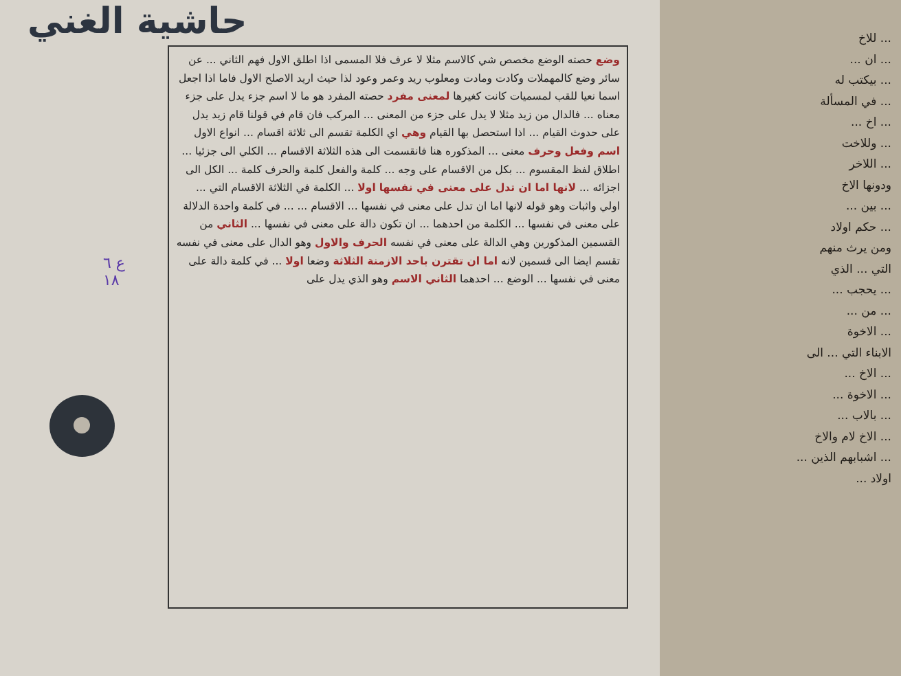حاشية الغني
ع ٦
١٨
وضع حصته الوضع مخصص شي كالاسم مثلا لا عرف فلا المسمى اذا اطلق الاول فهم الثاني ... عن سائر وضع كالمهملات وكادت ومادت ومعلوب ريد وعمر وعود لذا حيث اريد الاصلح الاول فاما اذا اجعل اسما نعيا للقب لمسميات كانت كغيرها لمعنى مفرد حصته المفرد هو ما لا اسم جزء يدل على جزء معناه ... فالدال من زيد مثلا لا يدل على جزء من المعنى ... المركب فان قام في قولنا قام زيد يدل على حدوث القيام ... اذا استحصل بها القيام وهي اي الكلمة تقسم الى ثلاثة اقسام ... انواع الاول اسم وفعل وحرف معنى ... المذكوره هنا فانقسمت الى هذه الثلاثة الاقسام ... الكلي الى جزئيا ... اطلاق لفظ المقسوم ... بكل من الاقسام على وجه ... كلمة والفعل كلمة والحرف كلمة ... الكل الى اجزائه ... لانها اما ان تدل على معنى في نفسها اولا ... الكلمة في الثلاثة الاقسام التي ... اولي واثبات وهو قوله لانها اما ان تدل على معنى في نفسها ... الاقسام ... ... في كلمة واحدة الدلالة على معنى في نفسها ... الكلمة من احدهما ... ان تكون دالة على معنى في نفسها ... الثاني من القسمين المذكورين وهي الدالة على معنى في نفسه الحرف والاول وهو الدال على معنى في نفسه تقسم ايضا الى قسمين لانه اما ان تقترن باحد الازمنة الثلاثة وضعا اولا ... في كلمة دالة على معنى في نفسها ... الوضع ... احدهما الثاني الاسم وهو الذي يدل على
... للاخ
... ان ...
... بيكتب له
... في المسألة
... اخ ...
... وللاخت
... اللاخر
ودونها الاخ
... بين ...
... حكم اولاد
ومن يرث منهم
التي ... الذي
... يحجب ...
... من ...
... الاخوة
الابناء التي ... الى
... الاخ ...
... الاخوة ...
... بالاب ...
... الاخ لام والاخ
... اشبابهم الذين ...
اولاد ...